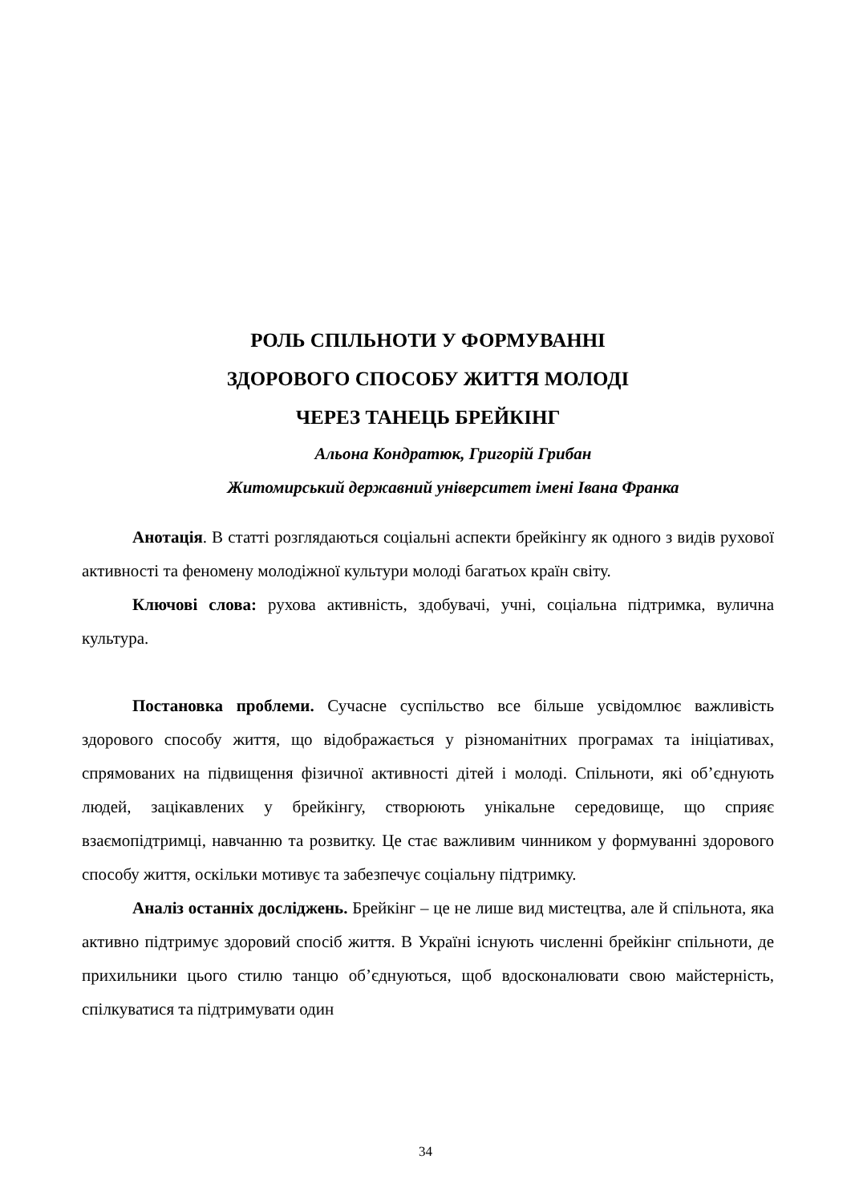РОЛЬ СПІЛЬНОТИ У ФОРМУВАННІ
ЗДОРОВОГО СПОСОБУ ЖИТТЯ МОЛОДІ
ЧЕРЕЗ ТАНЕЦЬ БРЕЙКІНГ
Альона Кондратюк, Григорій Грибан
Житомирський державний університет імені Івана Франка
Анотація. В статті розглядаються соціальні аспекти брейкінгу як одного з видів рухової активності та феномену молодіжної культури молоді багатьох країн світу.
Ключові слова: рухова активність, здобувачі, учні, соціальна підтримка, вулична культура.
Постановка проблеми. Сучасне суспільство все більше усвідомлює важливість здорового способу життя, що відображається у різноманітних програмах та ініціативах, спрямованих на підвищення фізичної активності дітей і молоді. Спільноти, які об’єднують людей, зацікавлених у брейкінгу, створюють унікальне середовище, що сприяє взаємопідтримці, навчанню та розвитку. Це стає важливим чинником у формуванні здорового способу життя, оскільки мотивує та забезпечує соціальну підтримку.
Аналіз останніх досліджень. Брейкінг – це не лише вид мистецтва, але й спільнота, яка активно підтримує здоровий спосіб життя. В Україні існують численні брейкінг спільноти, де прихильники цього стилю танцю об’єднуються, щоб вдосконалювати свою майстерність, спілкуватися та підтримувати один
34